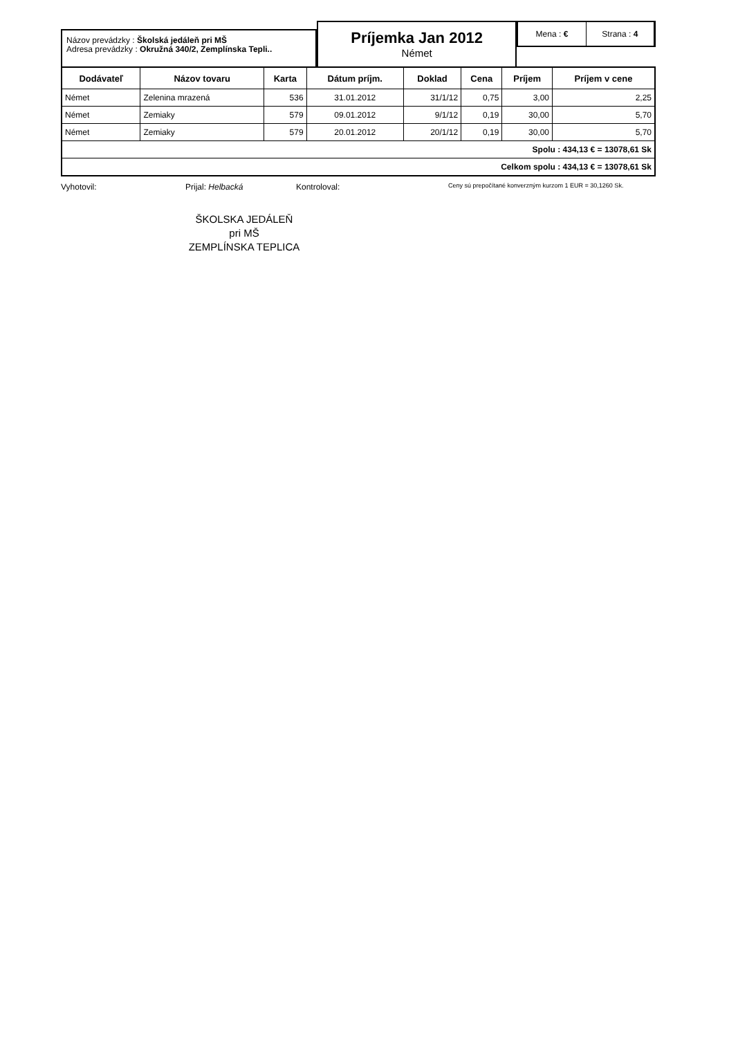Názov prevádzky : Školská jedáleň pri MŠ
Adresa prevádzky : Okružná 340/2, Zemplínska Tepli..
Príjemka Jan 2012
Német
Mena : € Strana : 4
| Dodávateľ | Názov tovaru | Karta | Dátum príjm. | Doklad | Cena | Príjem | Príjem v cene |
| --- | --- | --- | --- | --- | --- | --- | --- |
| Német | Zelenina mrazená | 536 | 31.01.2012 | 31/1/12 | 0,75 | 3,00 | 2,25 |
| Német | Zemiaky | 579 | 09.01.2012 | 9/1/12 | 0,19 | 30,00 | 5,70 |
| Német | Zemiaky | 579 | 20.01.2012 | 20/1/12 | 0,19 | 30,00 | 5,70 |
| Spolu : 434,13 € = 13078,61 Sk | | | | | | | |
| Celkom spolu : 434,13 € = 13078,61 Sk | | | | | | | |
Vyhotovil: Prijal: Helbacká Kontroloval:
Ceny sú prepočítané konverzným kurzom 1 EUR = 30,1260 Sk.
ŠKOLSKA JEDÁLEŇ
pri MŠ
ZEMPLÍNSKA TEPLICA